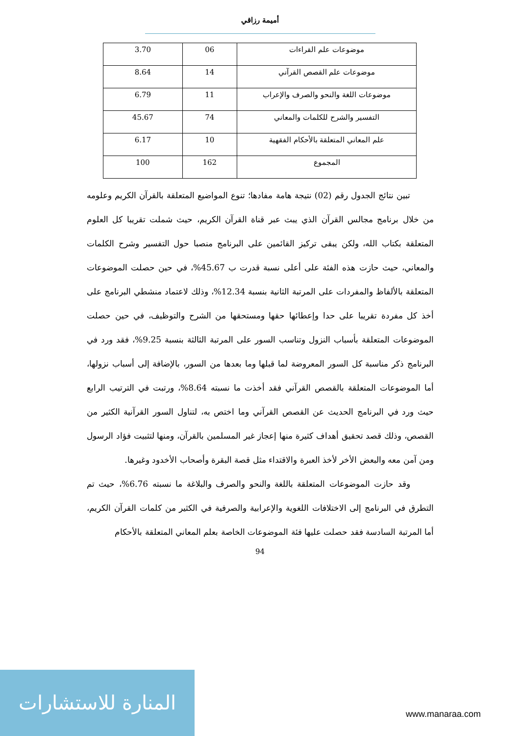أميمة رزاقي
| موضوعات علم القراءات | 06 | 3.70 |
| موضوعات علم القصص القرآني | 14 | 8.64 |
| موضوعات اللغة والنحو والصرف والإعراب | 11 | 6.79 |
| التفسير والشرح للكلمات والمعاني | 74 | 45.67 |
| علم المعاني المتعلقة بالأحكام الفقهية | 10 | 6.17 |
| المجموع | 162 | 100 |
تبين نتائج الجدول رقم (02) نتيجة هامة مفادها؛ تنوع المواضيع المتعلقة بالقرآن الكريم وعلومه من خلال برنامج مجالس القرآن الذي يبث عبر قناة القرآن الكريم، حيث شملت تقريبا كل العلوم المتعلقة بكتاب الله، ولكن يبقى تركيز القائمين على البرنامج منصبا حول التفسير وشرح الكلمات والمعاني، حيث حازت هذه الفئة على أعلى نسبة قدرت ب 45.67%، في حين حصلت الموضوعات المتعلقة بالألفاظ والمفردات على المرتبة الثانية بنسبة 12.34%، وذلك لاعتماد منشطي البرنامج على أخذ كل مفردة تقريبا على حدا وإعطائها حقها ومستحقها من الشرح والتوظيف، في حين حصلت الموضوعات المتعلقة بأسباب النزول وتناسب السور على المرتبة الثالثة بنسبة 9.25%، فقد ورد في البرنامج ذكر مناسبة كل السور المعروضة لما قبلها وما بعدها من السور، بالإضافة إلى أسباب نزولها، أما الموضوعات المتعلقة بالقصص القرآني فقد أخذت ما نسبته 8.64%، ورتبت في الترتيب الرابع حيث ورد في البرنامج الحديث عن القصص القرآني وما اختص به، لتناول السور القرآنية الكثير من القصص، وذلك قصد تحقيق أهداف كثيرة منها إعجاز غير المسلمين بالقرآن، ومنها لتثبيت فؤاد الرسول ومن آمن معه والبعض الأخر لأخذ العبرة والاقتداء مثل قصة البقرة وأصحاب الأخدود وغيرها.
وقد حازت الموضوعات المتعلقة باللغة والنحو والصرف والبلاغة ما نسبته 6.76%، حيث تم التطرق في البرنامج إلى الاختلافات اللغوية والإعرابية والصرفية في الكثير من كلمات القرآن الكريم، أما المرتبة السادسة فقد حصلت عليها فئة الموضوعات الخاصة بعلم المعاني المتعلقة بالأحكام
94
المنارة للاستشارات
www.manaraa.com